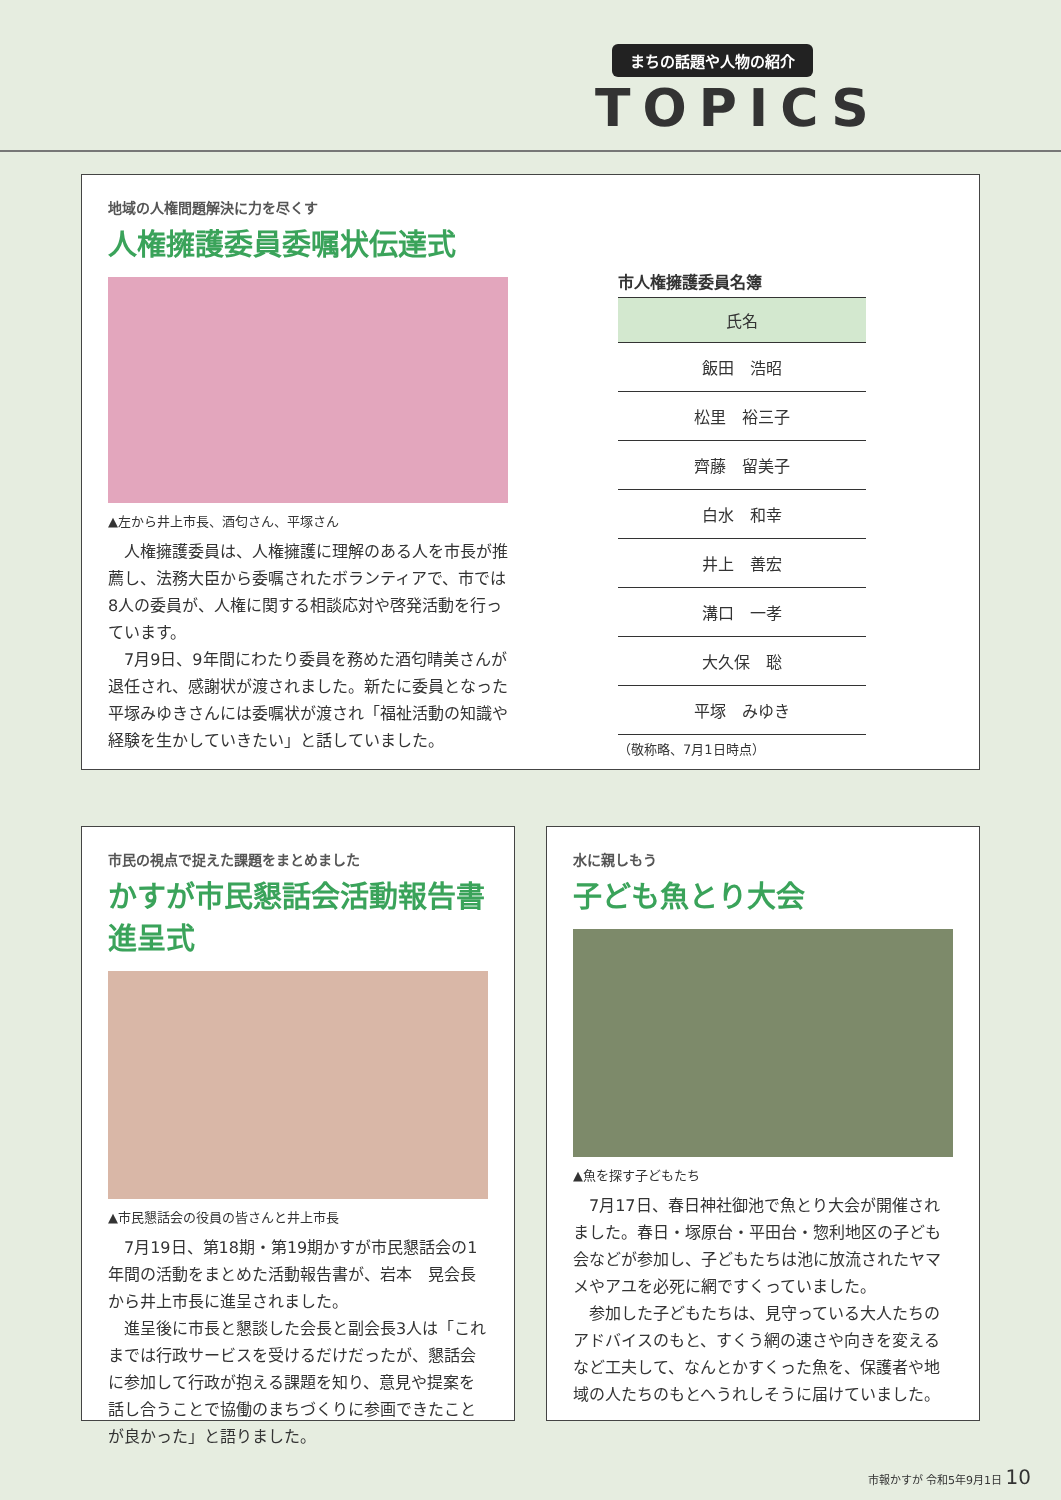まちの話題や人物の紹介
TOPICS
地域の人権問題解決に力を尽くす
人権擁護委員委嘱状伝達式
▲左から井上市長、酒匂さん、平塚さん
人権擁護委員は、人権擁護に理解のある人を市長が推薦し、法務大臣から委嘱されたボランティアで、市では8人の委員が、人権に関する相談応対や啓発活動を行っています。
7月9日、9年間にわたり委員を務めた酒匂晴美さんが退任され、感謝状が渡されました。新たに委員となった平塚みゆきさんには委嘱状が渡され「福祉活動の知識や経験を生かしていきたい」と話していました。
市人権擁護委員名簿
| 氏名 |
| --- |
| 飯田 浩昭 |
| 松里 裕三子 |
| 齊藤 留美子 |
| 白水 和幸 |
| 井上 善宏 |
| 溝口 一孝 |
| 大久保 聡 |
| 平塚 みゆき |
（敬称略、7月1日時点）
市民の視点で捉えた課題をまとめました
かすが市民懇話会活動報告書進呈式
▲市民懇話会の役員の皆さんと井上市長
7月19日、第18期・第19期かすが市民懇話会の1年間の活動をまとめた活動報告書が、岩本　晃会長から井上市長に進呈されました。
進呈後に市長と懇談した会長と副会長3人は「これまでは行政サービスを受けるだけだったが、懇話会に参加して行政が抱える課題を知り、意見や提案を話し合うことで協働のまちづくりに参画できたことが良かった」と語りました。
水に親しもう
子ども魚とり大会
▲魚を探す子どもたち
7月17日、春日神社御池で魚とり大会が開催されました。春日・塚原台・平田台・惣利地区の子ども会などが参加し、子どもたちは池に放流されたヤマメやアユを必死に網ですくっていました。
参加した子どもたちは、見守っている大人たちのアドバイスのもと、すくう網の速さや向きを変えるなど工夫して、なんとかすくった魚を、保護者や地域の人たちのもとへうれしそうに届けていました。
市報かすが 令和5年9月1日 10